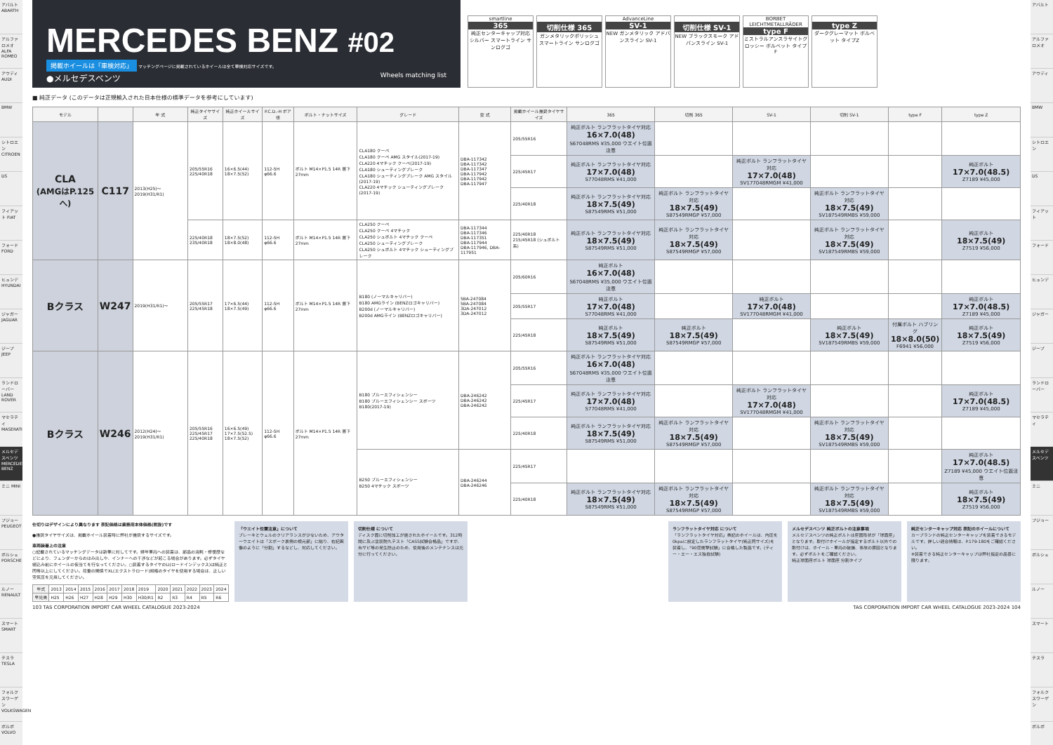アバルト ABARTH
アルファロメオ ALFA ROMEO
アウディ AUDI
BMW
シトロエン CITROEN
DS
フィアット FIAT
フォード FORD
ヒュンデ HYUNDAI
ジャガー JAGUAR
ジープ JEEP
ランドローバー LAND ROVER
マセラティ MASERATI
メルセデスベンツ MERCEDES BENZ
ミニ MINI
プジョー PEUGEOT
ポルシェ PORSCHE
ルノー RENAULT
スマート SMART
テスラ TESLA
フォルクスワーゲン VOLKSWAGEN
ボルボ VOLVO
MERCEDES BENZ #02
掲載ホイールは「車検対応」 マッチングページに掲載されているホイールは全て車検対応サイズです。
●メルセデスベンツ Wheels matching list
smartline
365
純正センターキャップ対応 シルバー スマートライン サンログゴ
切削仕様 365
ガンメタリックポリッシュ スマートライン サンログゴ
AdvanceLine
SV-1
NEW ガンメタリック アドバンスライン SV-1
切削仕様 SV-1
NEW ブラックスモーク アドバンスライン SV-1
BORBET LEICHTMETALLRÄDER
type F
ミストラルアンスラサイトグロッシー ボルベット タイプF
type Z
ダークグレーマット ボルベット タイプZ
■ 純正データ (このデータは正規輸入された日本仕様の標準データを参考にしています)
| モデル | | 年 式 | 純正タイヤサイズ | 純正ホイールサイズ | P.C.D.-H ボア径 | ボルト・ナットサイズ | グレード | 型 式 | 掲載ホイール推奨タイヤサイズ | 365 | 切削 365 | SV-1 | 切削 SV-1 | type F | type Z |
| --- | --- | --- | --- | --- | --- | --- | --- | --- | --- | --- | --- | --- | --- | --- | --- |
| CLA (AMGはP.125へ) | C117 | 2013(H25)～2019(H31/R1) | 205/55R16 225/40R18 | 16×6.5(44) 18×7.5(52) | 112-5H φ66.6 | ボルト M14×P1.5 14R 首下27mm | CLA180 クーペ CLA180 クーペ AMG スタイル(2017-19) CLA220 4マチック クーペ(2017-19) CLA180 シューティングブレーク CLA180 シューティングブレーク AMG スタイル(2017-19) CLA220 4マチック シューティングブレーク (2017-19) | DBA-117342 DBA-117342 DBA-117347 DBA-117942 DBA-117942 DBA-117947 | 205/55R16 | 純正ボルト ランフラットタイヤ対応 16×7.0(48) S67048RMS ¥35,000 ウエイト位置注意 | | | | | |
| | | | | | | | | | 225/45R17 | 純正ボルト ランフラットタイヤ対応 17×7.0(48) S77048RMS ¥41,000 | | 純正ボルト ランフラットタイヤ対応 17×7.0(48) SV177048RMGM ¥41,000 | | | 純正ボルト 17×7.0(48.5) Z7189 ¥45,000 |
| | | | | | | | | | 225/40R18 | 純正ボルト ランフラットタイヤ対応 18×7.5(49) S87549RMS ¥51,000 | 純正ボルト ランフラットタイヤ対応 18×7.5(49) S87549RMGP ¥57,000 | | 純正ボルト ランフラットタイヤ対応 18×7.5(49) SV187549RMBS ¥59,000 | | |
| | | | 225/40R18 235/40R18 | 18×7.5(52) 18×8.0(48) | 112-5H φ66.6 | ボルト M14×P1.5 14R 首下27mm | CLA250 クーペ CLA250 クーペ 4マチック CLA250 シュポルト 4マチック クーペ CLA250 シューティングブレーク CLA250 シュポルト 4マチック シューティングブレーク | DBA-117344 DBA-117346 DBA-117351 DBA-117944 DBA-117946, DBA-117951 | 225/40R18 215/45R18 (シュポルト系) | 純正ボルト ランフラットタイヤ対応 18×7.5(49) S87549RMS ¥51,000 | 純正ボルト ランフラットタイヤ対応 18×7.5(49) S87549RMGP ¥57,000 | | 純正ボルト ランフラットタイヤ対応 18×7.5(49) SV187549RMBS ¥59,000 | | 純正ボルト 18×7.5(49) Z7519 ¥56,000 |
| Bクラス | W247 | 2019(H31/R1)～ | 205/55R17 225/45R18 | 17×6.5(44) 18×7.5(49) | 112-5H φ66.6 | ボルト M14×P1.5 14R 首下27mm | B180 (ノーマルキャリパー) B180 AMGライン (BENZロゴキャリパー) B200d (ノーマルキャリパー) B200d AMGライン (BENZロゴキャリパー) | 5BA-247084 5BA-247084 3DA-247012 3DA-247012 | 205/60R16 | 純正ボルト 16×7.0(48) S67048RMS ¥35,000 ウエイト位置注意 | | | | | |
| | | | | | | | | | 205/55R17 | 純正ボルト 17×7.0(48) S77048RMS ¥41,000 | | 純正ボルト 17×7.0(48) SV177048RMGM ¥41,000 | | | 純正ボルト 17×7.0(48.5) Z7189 ¥45,000 |
| | | | | | | | | | 225/45R18 | 純正ボルト 18×7.5(49) S87549RMS ¥51,000 | 純正ボルト 18×7.5(49) S87549RMGP ¥57,000 | | 純正ボルト 18×7.5(49) SV187549RMBS ¥59,000 | 付属ボルト ハブリング 18×8.0(50) F6941 ¥56,000 | 純正ボルト 18×7.5(49) Z7519 ¥56,000 |
| Bクラス | W246 | 2012(H24)～2019(H31/R1) | 205/55R16 225/45R17 225/40R18 | 16×6.5(49) 17×7.5(52.5) 18×7.5(52) | 112-5H φ66.6 | ボルト M14×P1.5 14R 首下27mm | B180 ブルーエフィシェンシー B180 ブルーエフィシェンシー スポーツ B180(2017-19) | DBA-246242 DBA-246242 DBA-246242 | 205/55R16 | 純正ボルト ランフラットタイヤ対応 16×7.0(48) S67048RMS ¥35,000 ウエイト位置注意 | | | | | |
| | | | | | | | | | 225/45R17 | 純正ボルト ランフラットタイヤ対応 17×7.0(48) S77048RMS ¥41,000 | | 純正ボルト ランフラットタイヤ対応 17×7.0(48) SV177048RMGM ¥41,000 | | | 純正ボルト 17×7.0(48.5) Z7189 ¥45,000 |
| | | | | | | | | | 225/40R18 | 純正ボルト ランフラットタイヤ対応 18×7.5(49) S87549RMS ¥51,000 | 純正ボルト ランフラットタイヤ対応 18×7.5(49) S87549RMGP ¥57,000 | | 純正ボルト ランフラットタイヤ対応 18×7.5(49) SV187549RMBS ¥59,000 | | |
| | | | | | | | B250 ブルーエフィシェンシー B250 4マチック スポーツ | DBA-246244 DBA-246246 | 225/45R17 | | | | | | 純正ボルト 17×7.0(48.5) Z7189 ¥45,000 ウエイト位置注意 |
| | | | | | | | | | 225/40R18 | 純正ボルト ランフラットタイヤ対応 18×7.5(49) S87549RMS ¥51,000 | 純正ボルト ランフラットタイヤ対応 18×7.5(49) S87549RMGP ¥57,000 | | 純正ボルト ランフラットタイヤ対応 18×7.5(49) SV187549RMBS ¥59,000 | | 純正ボルト 18×7.5(49) Z7519 ¥56,000 |
仕切りはデザインにより異なります 表記価格は業務用本体価格(税抜)です
●推奨タイヤサイズは、掲載ホイール装着時に弊社が推奨するサイズです。
車両装着上の注意
○記載されているマッチングデータは新車に対してです。経年車両への装着は、部品の消耗・修復歴などにより、フェンダーからのはみ出しや、インナーへの干渉などが起こる場合があります。必ずタイヤ組込み前にホイールの仮当てを行なってください。○装着するタイヤのLI(ロードインデックス)は純正と同等以上にしてください。荷重の関係でXL(エクストラロード)規格のタイヤを使用する場合は、正しい空気圧を充填してください。
| 年式 | 2013 | 2014 | 2015 | 2016 | 2017 | 2018 | 2019 | 2020 | 2021 | 2022 | 2023 | 2024 |
| 早見表 | H25 | H26 | H27 | H28 | H29 | H30 | H30/R1 | R2 | R3 | R4 | R5 | R6 |
「ウエイト位置注意」について
ブレーキとウェルのクリアランスが少ないため、アウターウエイトは「スポーク裏側の根元部」に貼り、右記画像のように「分割」するなどし、対応してください。
切削仕様 について
ディスク面に切削加工が施されたホイールです。312時間に及ぶ塗装耐久テスト「CASS試験合格品」ですが、糸サビ等の発生防止のため、使用後のメンテナンスは充分に行ってください。
ランフラットタイヤ対応 について
「ランフラットタイヤ対応」表記のホイールは、内圧を0kpaに設定したランフラットタイヤ(純正同サイズ)を装着し、「90度衝撃試験」に合格した製品です。(ティー・エー・エス独自試験)
メルセデスベンツ 純正ボルトの注意事項
メルセデスベンツの純正ボルトは座面形状が「球面座」となります。取付けホイールが指定するボルト以外での取付けは、ホイール・車両の破損、事故の原因となります。必ずボルトをご確認ください。
純正球面座ボルト 球面座 分割タイプ
純正センターキャップ対応 表記のホイールについて
カーブランドの純正センターキャップを装着できるモデルです。詳しい適合情報は、P.179-180をご確認ください。
※装着できる純正センターキャップは弊社指定の品番に限ります。
103 TAS CORPORATION IMPORT CAR WHEEL CATALOGUE 2023-2024 TAS CORPORATION IMPORT CAR WHEEL CATALOGUE 2023-2024 104
アバルト
アルファロメオ
アウディ
BMW
シトロエン
DS
フィアット
フォード
ヒュンデ
ジャガー
ジープ
ランドローバー
マセラティ
メルセデスベンツ
ミニ
プジョー
ポルシェ
ルノー
スマート
テスラ
フォルクスワーゲン
ボルボ